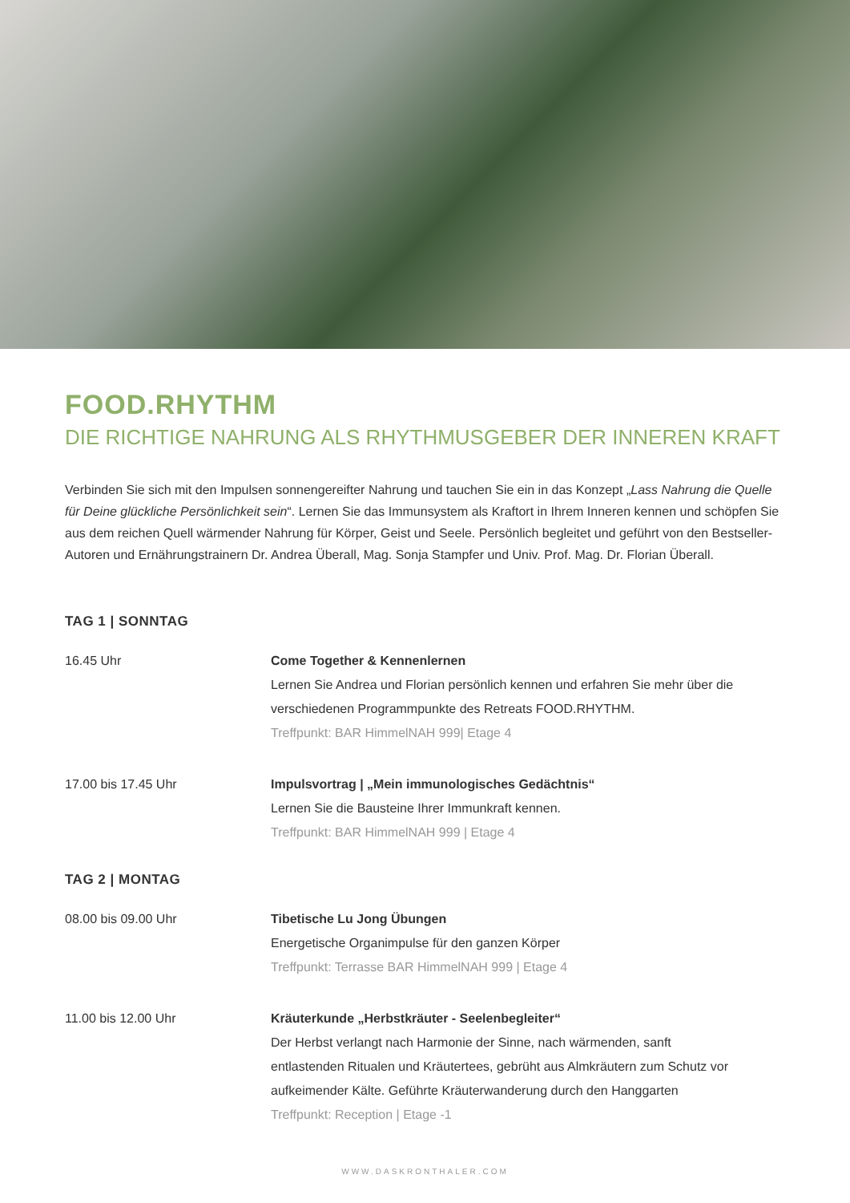FOOD.RHYTHM
DIE RICHTIGE NAHRUNG ALS RHYTHMUSGEBER DER INNEREN KRAFT
Verbinden Sie sich mit den Impulsen sonnengereifter Nahrung und tauchen Sie ein in das Konzept „Lass Nahrung die Quelle für Deine glückliche Persönlichkeit sein“. Lernen Sie das Immunsystem als Kraftort in Ihrem Inneren kennen und schöpfen Sie aus dem reichen Quell wärmender Nahrung für Körper, Geist und Seele. Persönlich begleitet und geführt von den Bestseller-Autoren und Ernährungstrainern Dr. Andrea Überall, Mag. Sonja Stampfer und Univ. Prof. Mag. Dr. Florian Überall.
TAG 1 | SONNTAG
16.45 Uhr Come Together & Kennenlernen
Lernen Sie Andrea und Florian persönlich kennen und erfahren Sie mehr über die
verschiedenen Programmpunkte des Retreats FOOD.RHYTHM.
Treffpunkt: BAR HimmelNAH 999| Etage 4
17.00 bis 17.45 Uhr Impulsvortrag | „Mein immunologisches Gedächtnis“
Lernen Sie die Bausteine Ihrer Immunkraft kennen.
Treffpunkt: BAR HimmelNAH 999 | Etage 4
TAG 2 | MONTAG
08.00 bis 09.00 Uhr Tibetische Lu Jong Übungen
Energetische Organimpulse für den ganzen Körper
Treffpunkt: Terrasse BAR HimmelNAH 999 | Etage 4
11.00 bis 12.00 Uhr Kräuterkunde „Herbstkräuter - Seelenbegleiter“
Der Herbst verlangt nach Harmonie der Sinne, nach wärmenden, sanft
entlastenden Ritualen und Kräutertees, gebrüht aus Almkräutern zum Schutz vor
aufkeimender Kälte. Geführte Kräuterwanderung durch den Hanggarten
Treffpunkt: Reception | Etage -1
WWW.DASKRONTHALER.COM